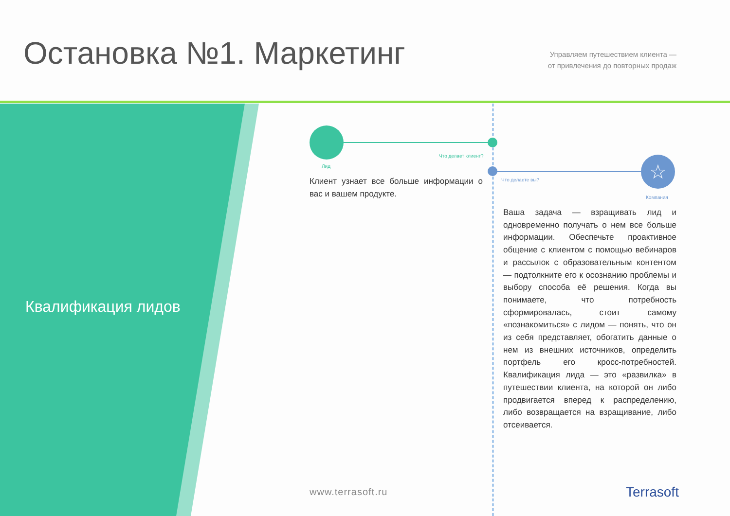Остановка №1. Маркетинг
Управляем путешествием клиента —
от привлечения до повторных продаж
Квалификация лидов
Что делает клиент?
Лид ☆
Что делаете вы?
Компания
Клиент узнает все больше информации о вас и вашем продукте.
Ваша задача — взращивать лид и одновременно получать о нем все больше информации. Обеспечьте проактивное общение с клиентом с помощью вебинаров и рассылок с образовательным контентом — подтолкните его к осознанию проблемы и выбору способа её решения. Когда вы понимаете, что потребность сформировалась, стоит самому «познакомиться» с лидом — понять, что он из себя представляет, обогатить данные о нем из внешних источников, определить портфель его кросс-потребностей. Квалификация лида — это «развилка» в путешествии клиента, на которой он либо продвигается вперед к распределению, либо возвращается на взращивание, либо отсеивается.
www.terrasoft.ru Terrasoft